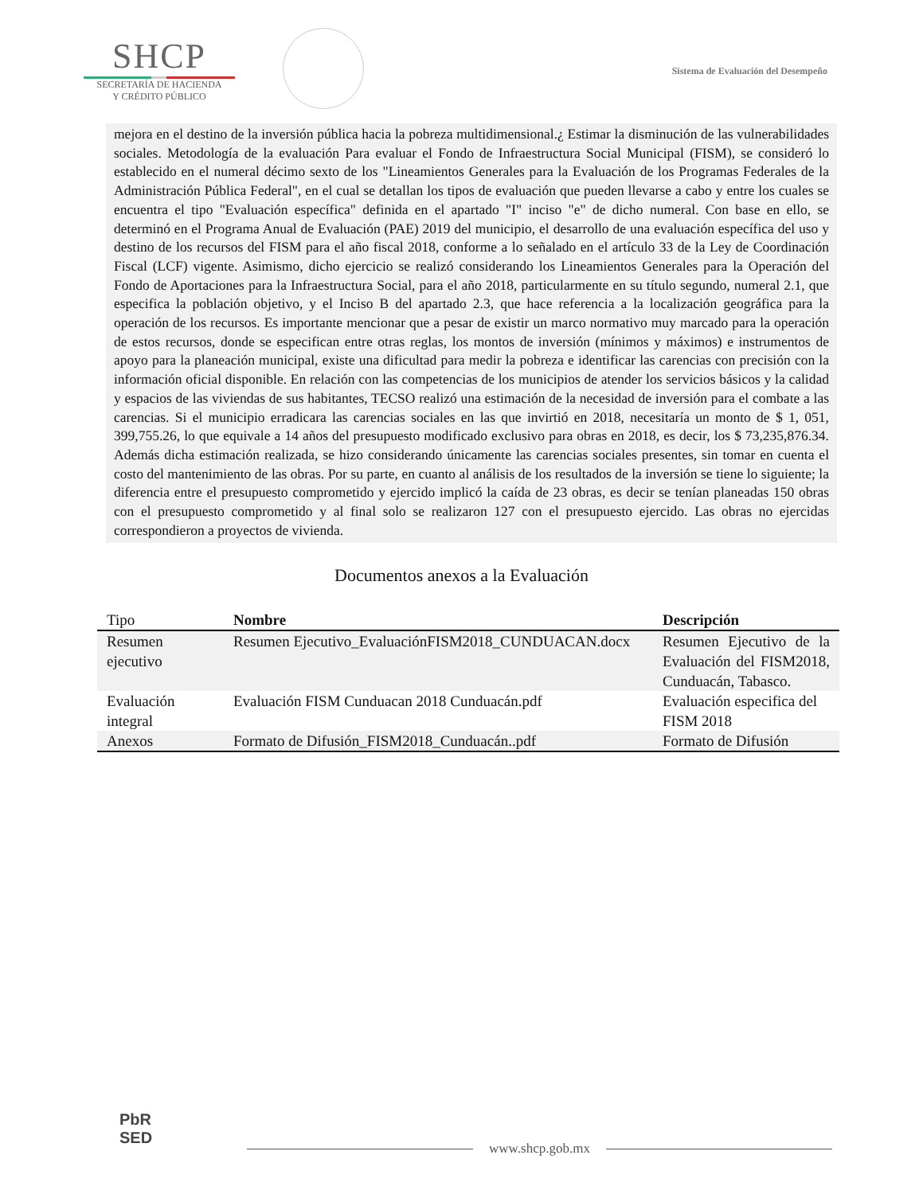SHCP
SECRETARÍA DE HACIENDA
Y CRÉDITO PÚBLICO
Sistema de Evaluación del Desempeño
mejora en el destino de la inversión pública hacia la pobreza multidimensional.¿ Estimar la disminución de las vulnerabilidades sociales. Metodología de la evaluación Para evaluar el Fondo de Infraestructura Social Municipal (FISM), se consideró lo establecido en el numeral décimo sexto de los "Lineamientos Generales para la Evaluación de los Programas Federales de la Administración Pública Federal", en el cual se detallan los tipos de evaluación que pueden llevarse a cabo y entre los cuales se encuentra el tipo "Evaluación específica" definida en el apartado "I" inciso "e" de dicho numeral. Con base en ello, se determinó en el Programa Anual de Evaluación (PAE) 2019 del municipio, el desarrollo de una evaluación específica del uso y destino de los recursos del FISM para el año fiscal 2018, conforme a lo señalado en el artículo 33 de la Ley de Coordinación Fiscal (LCF) vigente. Asimismo, dicho ejercicio se realizó considerando los Lineamientos Generales para la Operación del Fondo de Aportaciones para la Infraestructura Social, para el año 2018, particularmente en su título segundo, numeral 2.1, que especifica la población objetivo, y el Inciso B del apartado 2.3, que hace referencia a la localización geográfica para la operación de los recursos. Es importante mencionar que a pesar de existir un marco normativo muy marcado para la operación de estos recursos, donde se especifican entre otras reglas, los montos de inversión (mínimos y máximos) e instrumentos de apoyo para la planeación municipal, existe una dificultad para medir la pobreza e identificar las carencias con precisión con la información oficial disponible. En relación con las competencias de los municipios de atender los servicios básicos y la calidad y espacios de las viviendas de sus habitantes, TECSO realizó una estimación de la necesidad de inversión para el combate a las carencias. Si el municipio erradicara las carencias sociales en las que invirtió en 2018, necesitaría un monto de $ 1, 051, 399,755.26, lo que equivale a 14 años del presupuesto modificado exclusivo para obras en 2018, es decir, los $ 73,235,876.34. Además dicha estimación realizada, se hizo considerando únicamente las carencias sociales presentes, sin tomar en cuenta el costo del mantenimiento de las obras. Por su parte, en cuanto al análisis de los resultados de la inversión se tiene lo siguiente; la diferencia entre el presupuesto comprometido y ejercido implicó la caída de 23 obras, es decir se tenían planeadas 150 obras con el presupuesto comprometido y al final solo se realizaron 127 con el presupuesto ejercido. Las obras no ejercidas correspondieron a proyectos de vivienda.
Documentos anexos a la Evaluación
| Tipo | Nombre | Descripción |
| --- | --- | --- |
| Resumen ejecutivo | Resumen Ejecutivo_EvaluaciónFISM2018_CUNDUACAN.docx | Resumen Ejecutivo de la Evaluación del FISM2018, Cunduacán, Tabasco. |
| Evaluación integral | Evaluación FISM Cunduacan 2018 Cunduacán.pdf | Evaluación especifica del FISM 2018 |
| Anexos | Formato de Difusión_FISM2018_Cunduacán..pdf | Formato de Difusión |
PbR
SED
www.shcp.gob.mx